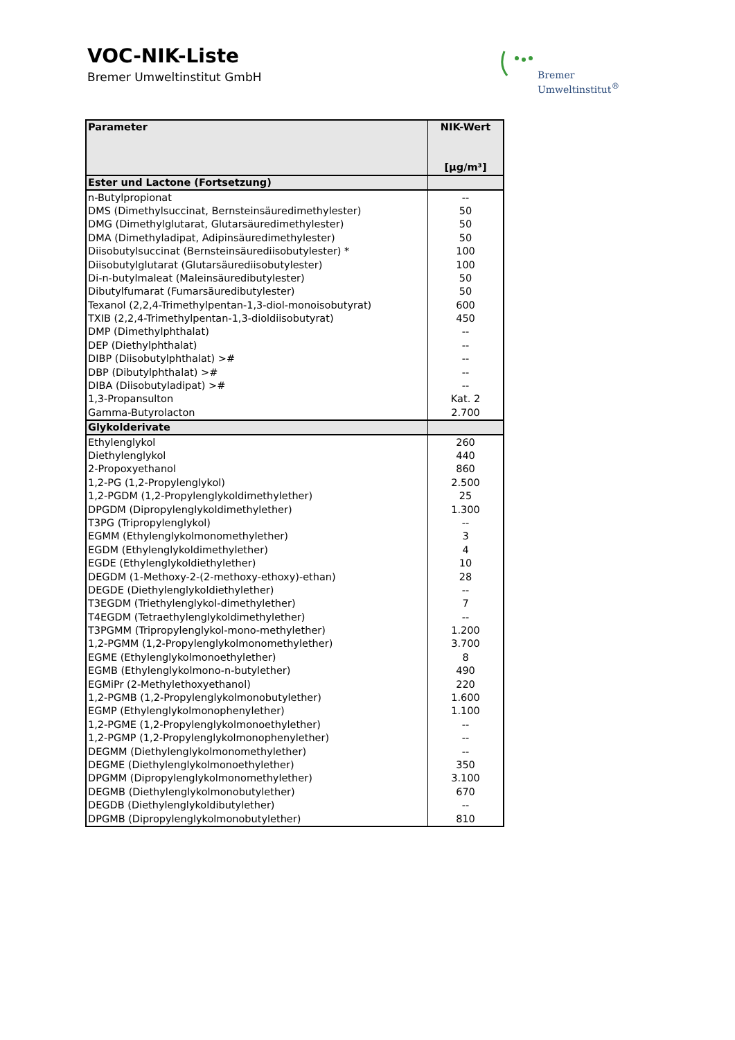VOC-NIK-Liste
Bremer Umweltinstitut GmbH
Bremer
Umweltinstitut<sup>®</sup>
| Parameter | NIK-Wert |
| --- | --- |
| | [µg/m³] |
| Ester und Lactone (Fortsetzung) | |
| n-Butylpropionat | -- |
| DMS (Dimethylsuccinat, Bernsteinsäuredimethylester) | 50 |
| DMG (Dimethylglutarat, Glutarsäuredimethylester) | 50 |
| DMA (Dimethyladipat, Adipinsäuredimethylester) | 50 |
| Diisobutylsuccinat (Bernsteinsäurediisobutylester) * | 100 |
| Diisobutylglutarat (Glutarsäurediisobutylester) | 100 |
| Di-n-butylmaleat (Maleinsäuredibutylester) | 50 |
| Dibutylfumarat (Fumarsäuredibutylester) | 50 |
| Texanol (2,2,4-Trimethylpentan-1,3-diol-monoisobutyrat) | 600 |
| TXIB (2,2,4-Trimethylpentan-1,3-dioldiisobutyrat) | 450 |
| DMP (Dimethylphthalat) | -- |
| DEP (Diethylphthalat) | -- |
| DIBP (Diisobutylphthalat) ># | -- |
| DBP (Dibutylphthalat) ># | -- |
| DIBA (Diisobutyladipat) ># | -- |
| 1,3-Propansulton | Kat. 2 |
| Gamma-Butyrolacton | 2.700 |
| Glykolderivate | |
| Ethylenglykol | 260 |
| Diethylenglykol | 440 |
| 2-Propoxyethanol | 860 |
| 1,2-PG (1,2-Propylenglykol) | 2.500 |
| 1,2-PGDM (1,2-Propylenglykoldimethylether) | 25 |
| DPGDM (Dipropylenglykoldimethylether) | 1.300 |
| T3PG (Tripropylenglykol) | -- |
| EGMM (Ethylenglykolmonomethylether) | 3 |
| EGDM (Ethylenglykoldimethylether) | 4 |
| EGDE (Ethylenglykoldiethylether) | 10 |
| DEGDM (1-Methoxy-2-(2-methoxy-ethoxy)-ethan) | 28 |
| DEGDE (Diethylenglykoldiethylether) | -- |
| T3EGDM (Triethylenglykol-dimethylether) | 7 |
| T4EGDM (Tetraethylenglykoldimethylether) | -- |
| T3PGMM (Tripropylenglykol-mono-methylether) | 1.200 |
| 1,2-PGMM (1,2-Propylenglykolmonomethylether) | 3.700 |
| EGME (Ethylenglykolmonoethylether) | 8 |
| EGMB (Ethylenglykolmono-n-butylether) | 490 |
| EGMiPr (2-Methylethoxyethanol) | 220 |
| 1,2-PGMB (1,2-Propylenglykolmonobutylether) | 1.600 |
| EGMP (Ethylenglykolmonophenylether) | 1.100 |
| 1,2-PGME (1,2-Propylenglykolmonoethylether) | -- |
| 1,2-PGMP (1,2-Propylenglykolmonophenylether) | -- |
| DEGMM (Diethylenglykolmonomethylether) | -- |
| DEGME (Diethylenglykolmonoethylether) | 350 |
| DPGMM (Dipropylenglykolmonomethylether) | 3.100 |
| DEGMB (Diethylenglykolmonobutylether) | 670 |
| DEGDB (Diethylenglykoldibutylether) | -- |
| DPGMB (Dipropylenglykolmonobutylether) | 810 |